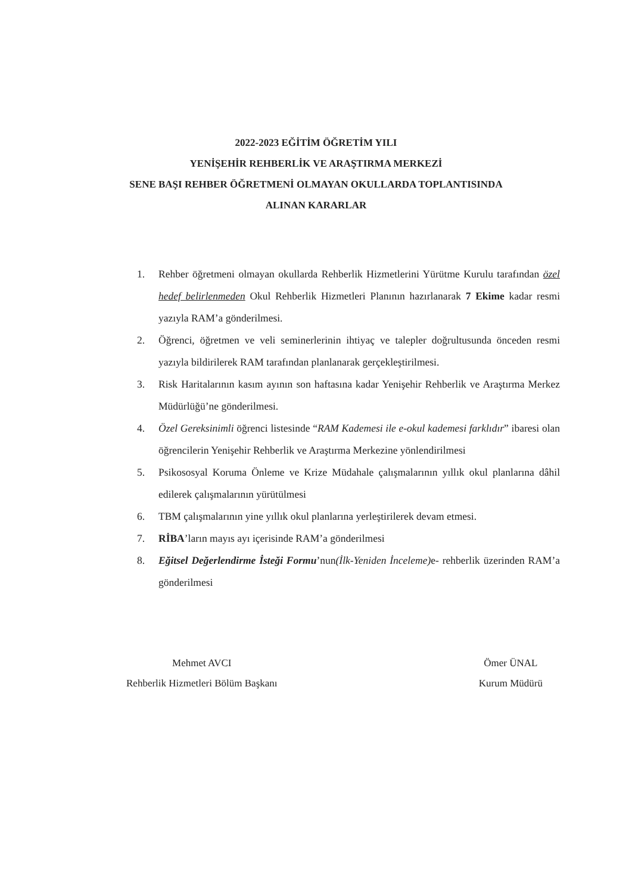2022-2023 EĞİTİM ÖĞRETİM YILI
YENİŞEHİR REHBERLİK VE ARAŞTIRMA MERKEZİ
SENE BAŞI REHBER ÖĞRETMENİ OLMAYAN OKULLARDA TOPLANTISINDA
ALINAN KARARLAR
1. Rehber öğretmeni olmayan okullarda Rehberlik Hizmetlerini Yürütme Kurulu tarafından özel hedef belirlenmeden Okul Rehberlik Hizmetleri Planının hazırlanarak 7 Ekime kadar resmi yazıyla RAM’a gönderilmesi.
2. Öğrenci, öğretmen ve veli seminerlerinin ihtiyaç ve talepler doğrultusunda önceden resmi yazıyla bildirilerek RAM tarafından planlanarak gerçekleştirilmesi.
3. Risk Haritalarının kasım ayının son haftasına kadar Yenişehir Rehberlik ve Araştırma Merkez Müdürlüğü’ne gönderilmesi.
4. Özel Gereksinimli öğrenci listesinde “RAM Kademesi ile e-okul kademesi farklıdır” ibaresi olan öğrencilerin Yenişehir Rehberlik ve Araştırma Merkezine yönlendirilmesi
5. Psikososyal Koruma Önleme ve Krize Müdahale çalışmalarının yıllık okul planlarına dâhil edilerek çalışmalarının yürütülmesi
6. TBM çalışmalarının yine yıllık okul planlarına yerleştirilerek devam etmesi.
7. RİBA’ların mayıs ayı içerisinde RAM’a gönderilmesi
8. Eğitsel Değerlendirme İsteği Formu’nun(İlk-Yeniden İnceleme) e- rehberlik üzerinden RAM’a gönderilmesi
Mehmet AVCI
Rehberlik Hizmetleri Bölüm Başkanı
Ömer ÜNAL
Kurum Müdürü